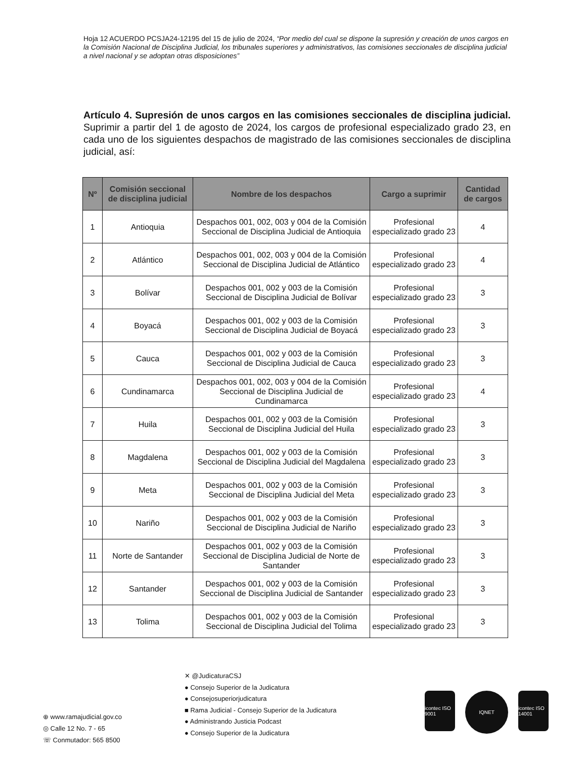Hoja 12 ACUERDO PCSJA24-12195 del 15 de julio de 2024, “Por medio del cual se dispone la supresión y creación de unos cargos en la Comisión Nacional de Disciplina Judicial, los tribunales superiores y administrativos, las comisiones seccionales de disciplina judicial a nivel nacional y se adoptan otras disposiciones”
Artículo 4. Supresión de unos cargos en las comisiones seccionales de disciplina judicial. Suprimir a partir del 1 de agosto de 2024, los cargos de profesional especializado grado 23, en cada uno de los siguientes despachos de magistrado de las comisiones seccionales de disciplina judicial, así:
| Nº | Comisión seccional de disciplina judicial | Nombre de los despachos | Cargo a suprimir | Cantidad de cargos |
| --- | --- | --- | --- | --- |
| 1 | Antioquia | Despachos 001, 002, 003 y 004 de la Comisión Seccional de Disciplina Judicial de Antioquia | Profesional especializado grado 23 | 4 |
| 2 | Atlántico | Despachos 001, 002, 003 y 004 de la Comisión Seccional de Disciplina Judicial de Atlántico | Profesional especializado grado 23 | 4 |
| 3 | Bolívar | Despachos 001, 002 y 003 de la Comisión Seccional de Disciplina Judicial de Bolívar | Profesional especializado grado 23 | 3 |
| 4 | Boyacá | Despachos 001, 002 y 003 de la Comisión Seccional de Disciplina Judicial de Boyacá | Profesional especializado grado 23 | 3 |
| 5 | Cauca | Despachos 001, 002 y 003 de la Comisión Seccional de Disciplina Judicial de Cauca | Profesional especializado grado 23 | 3 |
| 6 | Cundinamarca | Despachos 001, 002, 003 y 004 de la Comisión Seccional de Disciplina Judicial de Cundinamarca | Profesional especializado grado 23 | 4 |
| 7 | Huila | Despachos 001, 002 y 003 de la Comisión Seccional de Disciplina Judicial del Huila | Profesional especializado grado 23 | 3 |
| 8 | Magdalena | Despachos 001, 002 y 003 de la Comisión Seccional de Disciplina Judicial del Magdalena | Profesional especializado grado 23 | 3 |
| 9 | Meta | Despachos 001, 002 y 003 de la Comisión Seccional de Disciplina Judicial del Meta | Profesional especializado grado 23 | 3 |
| 10 | Nariño | Despachos 001, 002 y 003 de la Comisión Seccional de Disciplina Judicial de Nariño | Profesional especializado grado 23 | 3 |
| 11 | Norte de Santander | Despachos 001, 002 y 003 de la Comisión Seccional de Disciplina Judicial de Norte de Santander | Profesional especializado grado 23 | 3 |
| 12 | Santander | Despachos 001, 002 y 003 de la Comisión Seccional de Disciplina Judicial de Santander | Profesional especializado grado 23 | 3 |
| 13 | Tolima | Despachos 001, 002 y 003 de la Comisión Seccional de Disciplina Judicial del Tolima | Profesional especializado grado 23 | 3 |
⊕ www.ramajudicial.gov.co
◎ Calle 12 No. 7 - 65
☏ Conmutador: 565 8500
✕ @JudicaturaCSJ
● Consejo Superior de la Judicatura
● Consejosuperiorjudicatura
■ Rama Judicial - Consejo Superior de la Judicatura
● Administrando Justicia Podcast
● Consejo Superior de la Judicatura
icontec ISO 9001
IQNET
icontec ISO 14001